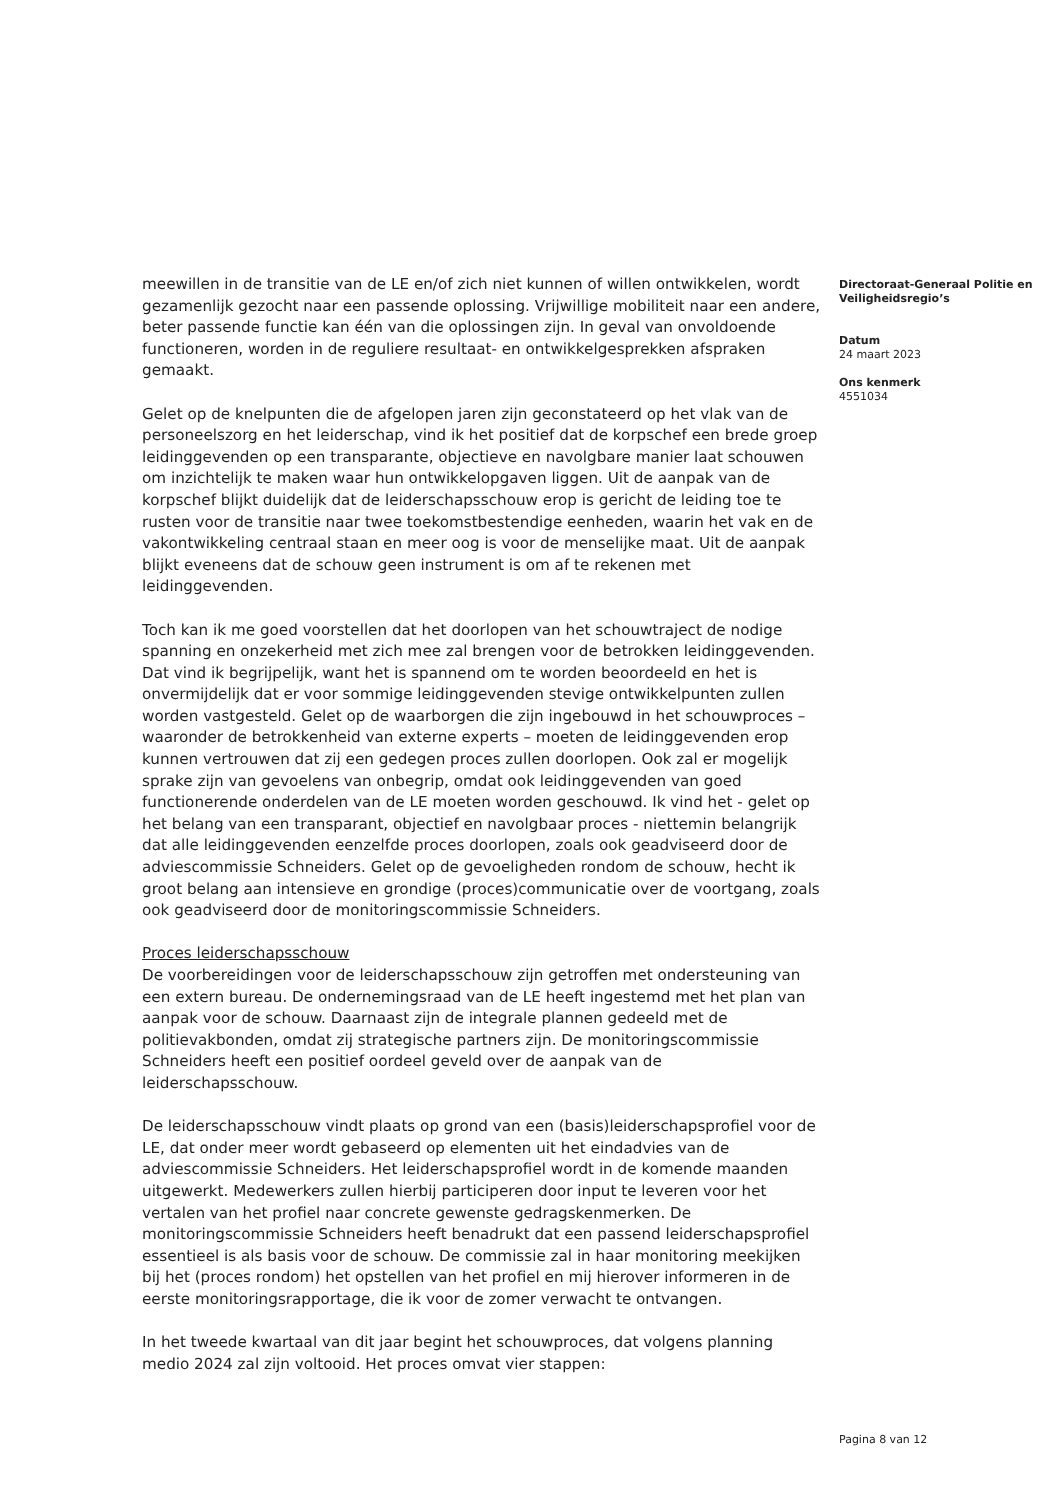meewillen in de transitie van de LE en/of zich niet kunnen of willen ontwikkelen, wordt gezamenlijk gezocht naar een passende oplossing. Vrijwillige mobiliteit naar een andere, beter passende functie kan één van die oplossingen zijn. In geval van onvoldoende functioneren, worden in de reguliere resultaat- en ontwikkelgesprekken afspraken gemaakt.
Gelet op de knelpunten die de afgelopen jaren zijn geconstateerd op het vlak van de personeelszorg en het leiderschap, vind ik het positief dat de korpschef een brede groep leidinggevenden op een transparante, objectieve en navolgbare manier laat schouwen om inzichtelijk te maken waar hun ontwikkelopgaven liggen. Uit de aanpak van de korpschef blijkt duidelijk dat de leiderschapsschouw erop is gericht de leiding toe te rusten voor de transitie naar twee toekomstbestendige eenheden, waarin het vak en de vakontwikkeling centraal staan en meer oog is voor de menselijke maat. Uit de aanpak blijkt eveneens dat de schouw geen instrument is om af te rekenen met leidinggevenden.
Toch kan ik me goed voorstellen dat het doorlopen van het schouwtraject de nodige spanning en onzekerheid met zich mee zal brengen voor de betrokken leidinggevenden. Dat vind ik begrijpelijk, want het is spannend om te worden beoordeeld en het is onvermijdelijk dat er voor sommige leidinggevenden stevige ontwikkelpunten zullen worden vastgesteld. Gelet op de waarborgen die zijn ingebouwd in het schouwproces – waaronder de betrokkenheid van externe experts – moeten de leidinggevenden erop kunnen vertrouwen dat zij een gedegen proces zullen doorlopen. Ook zal er mogelijk sprake zijn van gevoelens van onbegrip, omdat ook leidinggevenden van goed functionerende onderdelen van de LE moeten worden geschouwd. Ik vind het - gelet op het belang van een transparant, objectief en navolgbaar proces - niettemin belangrijk dat alle leidinggevenden eenzelfde proces doorlopen, zoals ook geadviseerd door de adviescommissie Schneiders. Gelet op de gevoeligheden rondom de schouw, hecht ik groot belang aan intensieve en grondige (proces)communicatie over de voortgang, zoals ook geadviseerd door de monitoringscommissie Schneiders.
Proces leiderschapsschouw
De voorbereidingen voor de leiderschapsschouw zijn getroffen met ondersteuning van een extern bureau. De ondernemingsraad van de LE heeft ingestemd met het plan van aanpak voor de schouw. Daarnaast zijn de integrale plannen gedeeld met de politievakbonden, omdat zij strategische partners zijn. De monitoringscommissie Schneiders heeft een positief oordeel geveld over de aanpak van de leiderschapsschouw.
De leiderschapsschouw vindt plaats op grond van een (basis)leiderschapsprofiel voor de LE, dat onder meer wordt gebaseerd op elementen uit het eindadvies van de adviescommissie Schneiders. Het leiderschapsprofiel wordt in de komende maanden uitgewerkt. Medewerkers zullen hierbij participeren door input te leveren voor het vertalen van het profiel naar concrete gewenste gedragskenmerken. De monitoringscommissie Schneiders heeft benadrukt dat een passend leiderschapsprofiel essentieel is als basis voor de schouw. De commissie zal in haar monitoring meekijken bij het (proces rondom) het opstellen van het profiel en mij hierover informeren in de eerste monitoringsrapportage, die ik voor de zomer verwacht te ontvangen.
In het tweede kwartaal van dit jaar begint het schouwproces, dat volgens planning medio 2024 zal zijn voltooid. Het proces omvat vier stappen:
Directoraat-Generaal Politie en Veiligheidsregio’s
Datum
24 maart 2023
Ons kenmerk
4551034
Pagina 8 van 12